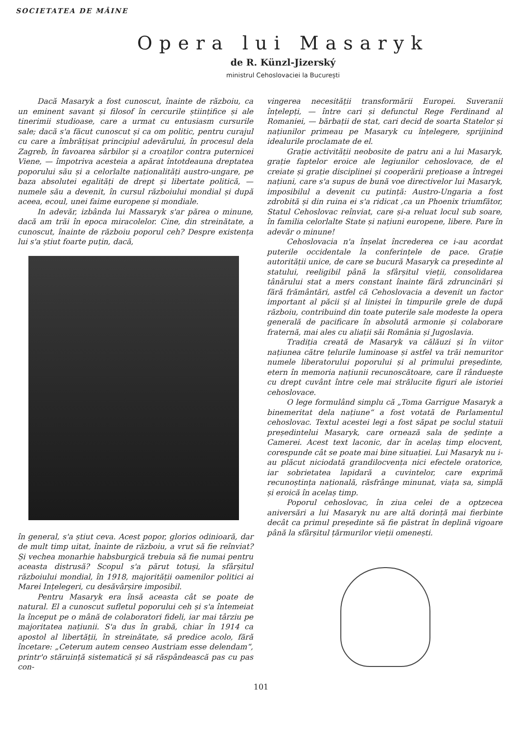SOCIETATEA DE MÂINE
Opera lui Masaryk
de R. Künzl-Jizerský
ministrul Cehoslovaciei la București
Dacă Masaryk a fost cunoscut, înainte de războiu, ca un eminent savant și filosof în cercurile științifice și ale tinerimii studioase, care a urmat cu entusiasm cursurile sale; dacă s'a făcut cunoscut și ca om politic, pentru curajul cu care a îmbrățișat principiul adevărului, în procesul dela Zagreb, în favoarea sârbilor și a croaților contra puternicei Viene, — împotriva acesteia a apărat întotdeauna dreptatea poporului său și a celorlalte naționalități austro-ungare, pe baza absolutei egalități de drept și libertate politică, — numele său a devenit, în cursul războiului mondial și după aceea, ecoul, unei faime europene și mondiale.
In adevăr, izbânda lui Massaryk s'ar părea o minune, dacă am trăi în epoca miracolelor. Cine, din streinătate, a cunoscut, înainte de războiu poporul ceh? Despre existența lui s'a știut foarte puțin, dacă,
în general, s'a știut ceva. Acest popor, glorios odinioară, dar de mult timp uitat, înainte de războiu, a vrut să fie reînviat? Și vechea monarhie habsburgică trebuia să fie numai pentru aceasta distrusă? Scopul s'a părut totuși, la sfârșitul războiului mondial, în 1918, majorității oamenilor politici ai Marei Ințelegeri, cu desăvârșire imposibil.
Pentru Masaryk era însă aceasta cât se poate de natural. El a cunoscut sufletul poporului ceh și s'a întemeiat la început pe o mână de colaboratori fideli, iar mai târziu pe majoritatea națiunii. S'a dus în grabă, chiar în 1914 ca apostol al libertății, în streinătate, să predice acolo, fără încetare: „Ceterum autem censeo Austriam esse delendam“, printr'o stăruință sistematică și să răspândească pas cu pas con-
vingerea necesității transformării Europei. Suveranii înțelepți, — între cari și defunctul Rege Ferdinand al Romaniei, — bărbații de stat, cari decid de soarta Statelor și națiunilor primeau pe Masaryk cu înțelegere, sprijinind idealurile proclamate de el.
Grație activității neobosite de patru ani a lui Masaryk, grație faptelor eroice ale legiunilor cehoslovace, de el creiate și grație disciplinei și cooperării prețioase a întregei națiuni, care s'a supus de bună voe directivelor lui Masaryk, imposibilul a devenit cu putință: Austro-Ungaria a fost zdrobită și din ruina ei s'a ridicat ,ca un Phoenix triumfător, Statul Cehoslovac reînviat, care și-a reluat locul sub soare, în familia celorlalte State și națiuni europene, libere. Pare în adevăr o minune!
Cehoslovacia n'a înșelat încrederea ce i-au acordat puterile occidentale la conferințele de pace. Grație autorității unice, de care se bucură Masaryk ca președinte al statului, reeligibil până la sfârșitul vieții, consolidarea tânărului stat a mers constant înainte fără zdruncinări și fără frământări, astfel că Cehoslovacia a devenit un factor important al păcii și al liniștei în timpurile grele de după războiu, contribuind din toate puterile sale modeste la opera generală de pacificare în absolută armonie și colaborare fraternă, mai ales cu aliații săi România și Jugoslavia.
Tradiția creată de Masaryk va călăuzi și în viitor națiunea către țelurile luminoase și astfel va trăi nemuritor numele liberatorului poporului și al primului președinte, etern în memoria națiunii recunoscătoare, care îl rânduește cu drept cuvânt între cele mai strălucite figuri ale istoriei cehoslovace.
O lege formulând simplu că „Toma Garrigue Masaryk a binemeritat dela națiune“ a fost votată de Parlamentul cehoslovac. Textul acestei legi a fost săpat pe soclul statuii președintelui Masaryk, care ornează sala de ședințe a Camerei. Acest text laconic, dar în acelaș timp elocvent, corespunde cât se poate mai bine situației. Lui Masaryk nu i-au plăcut niciodată grandilocvența nici efectele oratorice, iar sobrietatea lapidară a cuvintelor, care exprimă recunoștința națională, răsfrânge minunat, viața sa, simplă și eroică în acelaș timp.
Poporul cehoslovac, în ziua celei de a optzecea aniversări a lui Masaryk nu are altă dorință mai fierbinte decât ca primul președinte să fie păstrat în deplină vigoare până la sfârșitul țărmurilor vieții omenești.
101